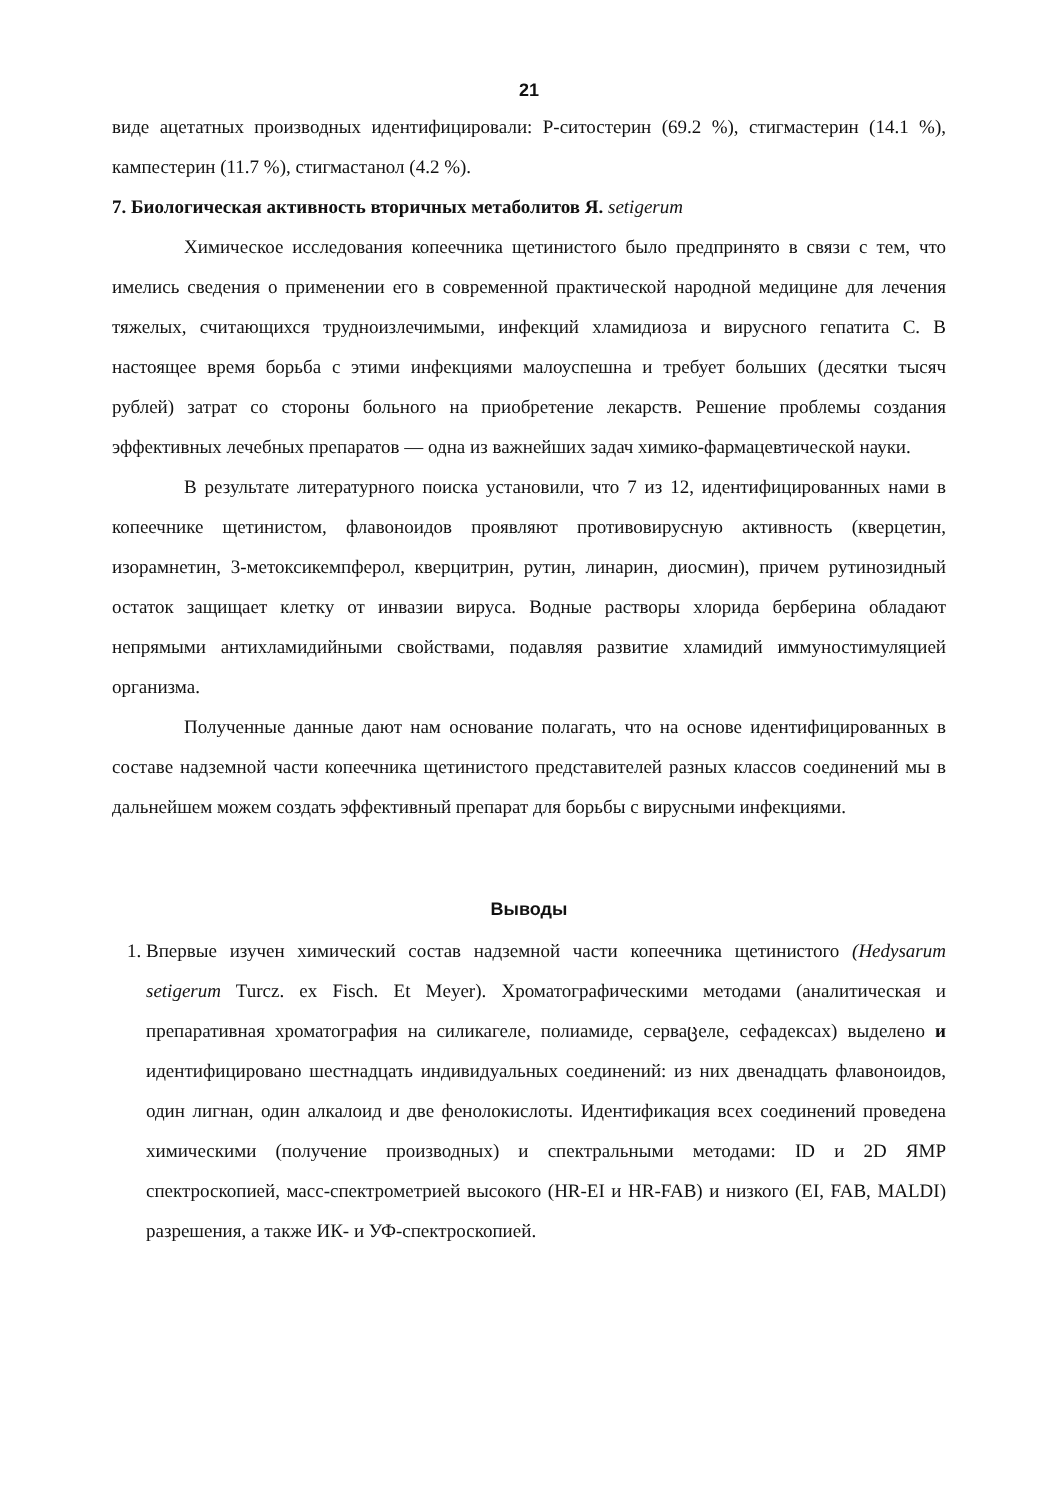21
виде ацетатных производных идентифицировали: Р-ситостерин (69.2 %), стигмастерин (14.1 %), кампестерин (11.7 %), стигмастанол (4.2 %).
7. Биологическая активность вторичных метаболитов Я. setigerum
Химическое исследования копеечника щетинистого было предпринято в связи с тем, что имелись сведения о применении его в современной практической народной медицине для лечения тяжелых, считающихся трудноизлечимыми, инфекций хламидиоза и вирусного гепатита С. В настоящее время борьба с этими инфекциями малоуспешна и требует больших (десятки тысяч рублей) затрат со стороны больного на приобретение лекарств. Решение проблемы создания эффективных лечебных препаратов — одна из важнейших задач химико-фармацевтической науки.
В результате литературного поиска установили, что 7 из 12, идентифицированных нами в копеечнике щетинистом, флавоноидов проявляют противовирусную активность (кверцетин, изорамнетин, 3-метоксикемпферол, кверцитрин, рутин, линарин, диосмин), причем рутинозидный остаток защищает клетку от инвазии вируса. Водные растворы хлорида берберина обладают непрямыми антихламидийными свойствами, подавляя развитие хламидий иммуностимуляцией организма.
Полученные данные дают нам основание полагать, что на основе идентифицированных в составе надземной части копеечника щетинистого представителей разных классов соединений мы в дальнейшем можем создать эффективный препарат для борьбы с вирусными инфекциями.
Выводы
1. Впервые изучен химический состав надземной части копеечника щетинистого (Hedysarum setigerum Turcz. ex Fisch. Et Meyer). Хроматографическими методами (аналитическая и препаративная хроматография на силикагеле, полиамиде, серваცеле, сефадексах) выделено и идентифицировано шестнадцать индивидуальных соединений: из них двенадцать флавоноидов, один лигнан, один алкалоид и две фенолокислоты. Идентификация всех соединений проведена химическими (получение производных) и спектральными методами: ID и 2D ЯМР спектроскопией, масс-спектрометрией высокого (HR-EI и HR-FAB) и низкого (EI, FAB, MALDI) разрешения, а также ИК- и УФ-спектроскопией.